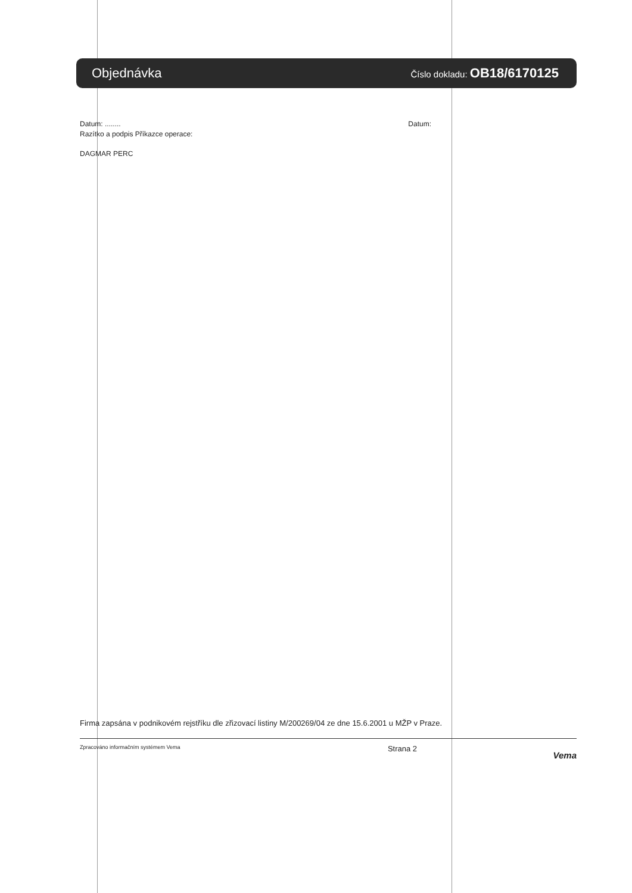Objednávka Číslo dokladu: OB18/6170125
Datum: ........
Razítko a podpis Příkazce operace:
DAGMAR PERC
Datum:
Firma zapsána v podnikovém rejstříku dle zřizovací listiny M/200269/04 ze dne 15.6.2001 u MŽP v Praze.
Zpracováno informačním systémem Vema Strana 2 Vema